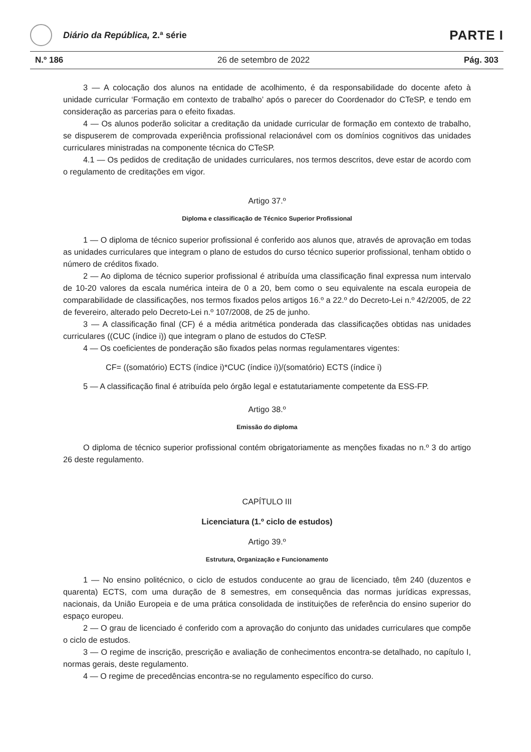Diário da República, 2.ª série
PARTE I
N.º 186 26 de setembro de 2022 Pág. 303
3 — A colocação dos alunos na entidade de acolhimento, é da responsabilidade do docente afeto à unidade curricular ‘Formação em contexto de trabalho’ após o parecer do Coordenador do CTeSP, e tendo em consideração as parcerias para o efeito fixadas.
4 — Os alunos poderão solicitar a creditação da unidade curricular de formação em contexto de trabalho, se dispuserem de comprovada experiência profissional relacionável com os domínios cognitivos das unidades curriculares ministradas na componente técnica do CTeSP.
4.1 — Os pedidos de creditação de unidades curriculares, nos termos descritos, deve estar de acordo com o regulamento de creditações em vigor.
Artigo 37.º
Diploma e classificação de Técnico Superior Profissional
1 — O diploma de técnico superior profissional é conferido aos alunos que, através de aprovação em todas as unidades curriculares que integram o plano de estudos do curso técnico superior profissional, tenham obtido o número de créditos fixado.
2 — Ao diploma de técnico superior profissional é atribuída uma classificação final expressa num intervalo de 10-20 valores da escala numérica inteira de 0 a 20, bem como o seu equivalente na escala europeia de comparabilidade de classificações, nos termos fixados pelos artigos 16.º a 22.º do Decreto-Lei n.º 42/2005, de 22 de fevereiro, alterado pelo Decreto-Lei n.º 107/2008, de 25 de junho.
3 — A classificação final (CF) é a média aritmética ponderada das classificações obtidas nas unidades curriculares ((CUC (índice i)) que integram o plano de estudos do CTeSP.
4 — Os coeficientes de ponderação são fixados pelas normas regulamentares vigentes:
CF= ((somatório) ECTS (índice i)*CUC (índice i))/(somatório) ECTS (índice i)
5 — A classificação final é atribuída pelo órgão legal e estatutariamente competente da ESS-FP.
Artigo 38.º
Emissão do diploma
O diploma de técnico superior profissional contém obrigatoriamente as menções fixadas no n.º 3 do artigo 26 deste regulamento.
CAPÍTULO III
Licenciatura (1.º ciclo de estudos)
Artigo 39.º
Estrutura, Organização e Funcionamento
1 — No ensino politécnico, o ciclo de estudos conducente ao grau de licenciado, têm 240 (duzentos e quarenta) ECTS, com uma duração de 8 semestres, em consequência das normas jurídicas expressas, nacionais, da União Europeia e de uma prática consolidada de instituições de referência do ensino superior do espaço europeu.
2 — O grau de licenciado é conferido com a aprovação do conjunto das unidades curriculares que compõe o ciclo de estudos.
3 — O regime de inscrição, prescrição e avaliação de conhecimentos encontra-se detalhado, no capítulo I, normas gerais, deste regulamento.
4 — O regime de precedências encontra-se no regulamento específico do curso.